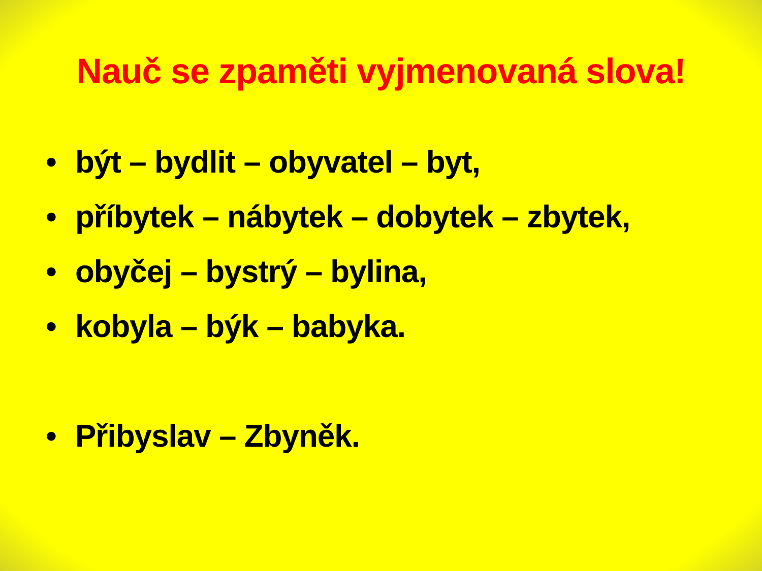Nauč se zpaměti vyjmenovaná slova!
• být – bydlit – obyvatel – byt,
• příbytek – nábytek – dobytek – zbytek,
• obyčej – bystrý – bylina,
• kobyla – býk – babyka.
• Přibyslav – Zbyněk.